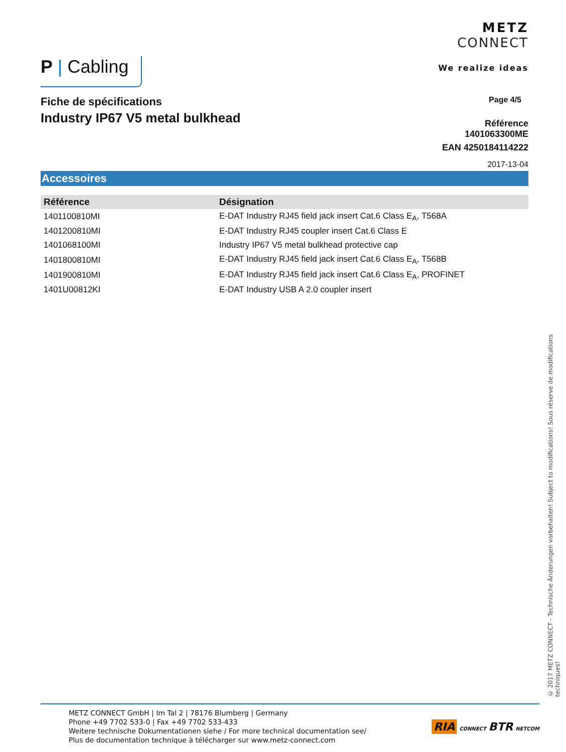P | Cabling
METZ
CONNECT
We realize ideas
Fiche de spécifications
Industry IP67 V5 metal bulkhead
Page 4/5
Référence
1401063300ME
EAN 4250184114222
2017-13-04
Accessoires
| Référence | Désignation |
| --- | --- |
| 1401100810MI | E-DAT Industry RJ45 field jack insert Cat.6 Class E<sub>A</sub>, T568A |
| 1401200810MI | E-DAT Industry RJ45 coupler insert Cat.6 Class E |
| 1401068100MI | Industry IP67 V5 metal bulkhead protective cap |
| 1401800810MI | E-DAT Industry RJ45 field jack insert Cat.6 Class E<sub>A</sub>, T568B |
| 1401900810MI | E-DAT Industry RJ45 field jack insert Cat.6 Class E<sub>A</sub>, PROFINET |
| 1401U00812KI | E-DAT Industry USB A 2.0 coupler insert |
© 2017 METZ CONNECT - Technische Änderungen vorbehalten! Subject to modifications! Sous réserve de modifications techniques!
METZ CONNECT GmbH | Im Tal 2 | 78176 Blumberg | Germany
Phone +49 7702 533-0 | Fax +49 7702 533-433
Weitere technische Dokumentationen siehe / For more technical documentation see/
Plus de documentation technique à télécharger sur www.metz-connect.com
RIA CONNECT BTR NETCOM